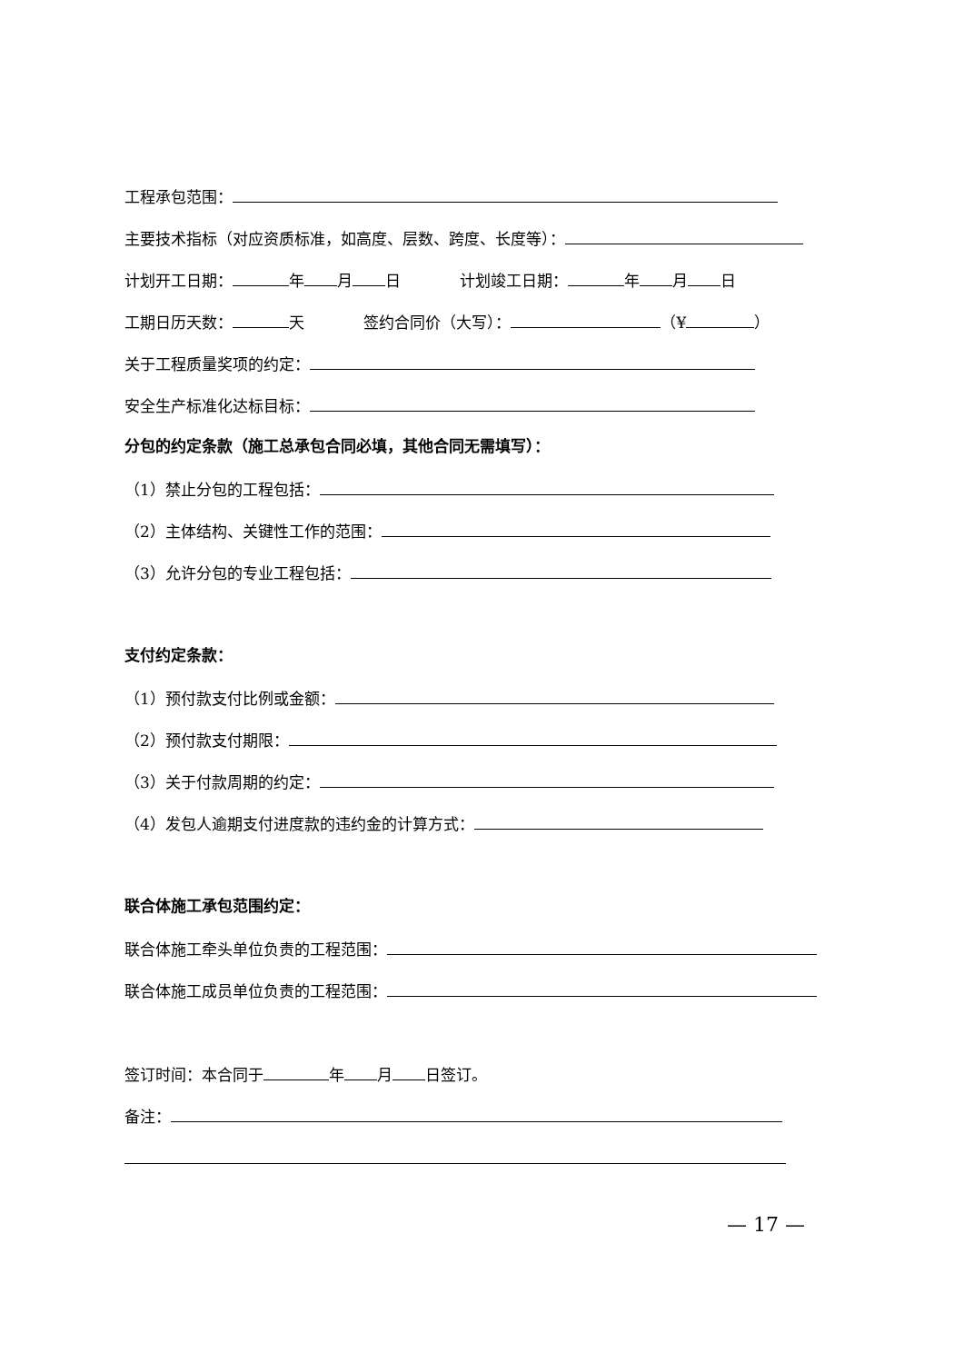工程承包范围：
主要技术指标（对应资质标准，如高度、层数、跨度、长度等）：
计划开工日期： 年 月 日 计划竣工日期： 年 月 日
工期日历天数： 天 签约合同价（大写）： （¥ ）
关于工程质量奖项的约定：
安全生产标准化达标目标：
分包的约定条款（施工总承包合同必填，其他合同无需填写）：
（1）禁止分包的工程包括：
（2）主体结构、关键性工作的范围：
（3）允许分包的专业工程包括：
支付约定条款：
（1）预付款支付比例或金额：
（2）预付款支付期限：
（3）关于付款周期的约定：
（4）发包人逾期支付进度款的违约金的计算方式：
联合体施工承包范围约定：
联合体施工牵头单位负责的工程范围：
联合体施工成员单位负责的工程范围：
签订时间：本合同于 年 月 日签订。
备注：
— 17 —